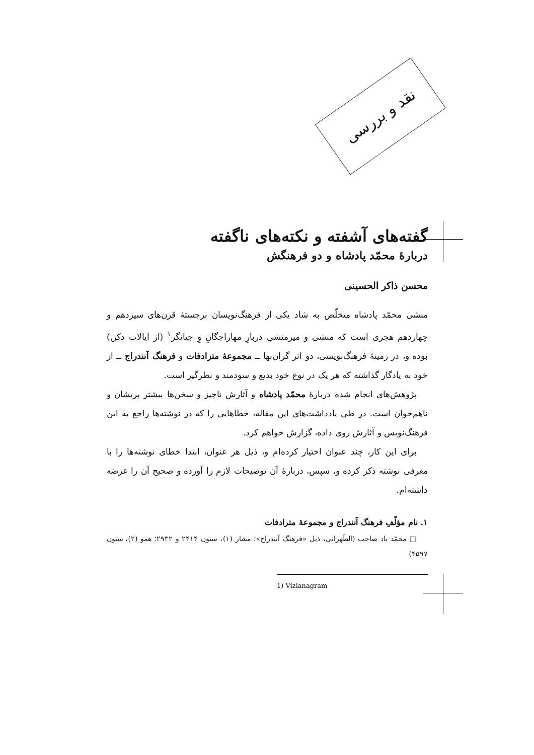نقد و بررسی
گفته‌های آشفته و نکته‌های ناگفته
دربارهٔ محمّد پادشاه و دو فرهنگش
محسن ذاکر الحسینی
منشی محمّد پادشاه متخلّص به شاد یکی از فرهنگ‌نویسان برجستهٔ قرن‌های سیزدهم و چهاردهم هجری است که منشی و میرمنشیِ دربارِ مهاراجگانِ وِ جیانگر<sup>۱</sup> (از ایالات دکن) بوده و، در زمینهٔ فرهنگ‌نویسی، دو اثر گران‌بها ــ مجموعهٔ مترادفات و فرهنگ آنندراج ــ از خود به یادگار گذاشته که هر یک در نوع خود بدیع و سودمند و نظرگیر است.
پژوهش‌های انجام شده دربارهٔ محمّد پادشاه و آثارش ناچیز و سخن‌ها بیشتر پریشان و ناهم‌خوان است. در طی یادداشت‌های این مقاله، خطاهایی را که در نوشته‌ها راجع به این فرهنگ‌نویس و آثارش روی داده، گزارش خواهم کرد.
برای این کار، چند عنوان اختیار کرده‌ام و، ذیل هر عنوان، ابتدا خطای نوشته‌ها را با معرفی نوشته ذکر کرده و، سپس، دربارهٔ آن توضیحات لازم را آورده و صحیح آن را عرضه داشته‌ام.
۱. نام مؤلّفِ فرهنگ آنندراج و مجموعهٔ مترادفات
□ محمّد باد صاحب (الطّهرانی، ذیل «فرهنگ آنندراج»؛ مشار (۱)، ستون ۲۴۱۴ و ۲۹۳۲؛ همو (۲)، ستون ۴۵۹۷)
1) Vizianagram